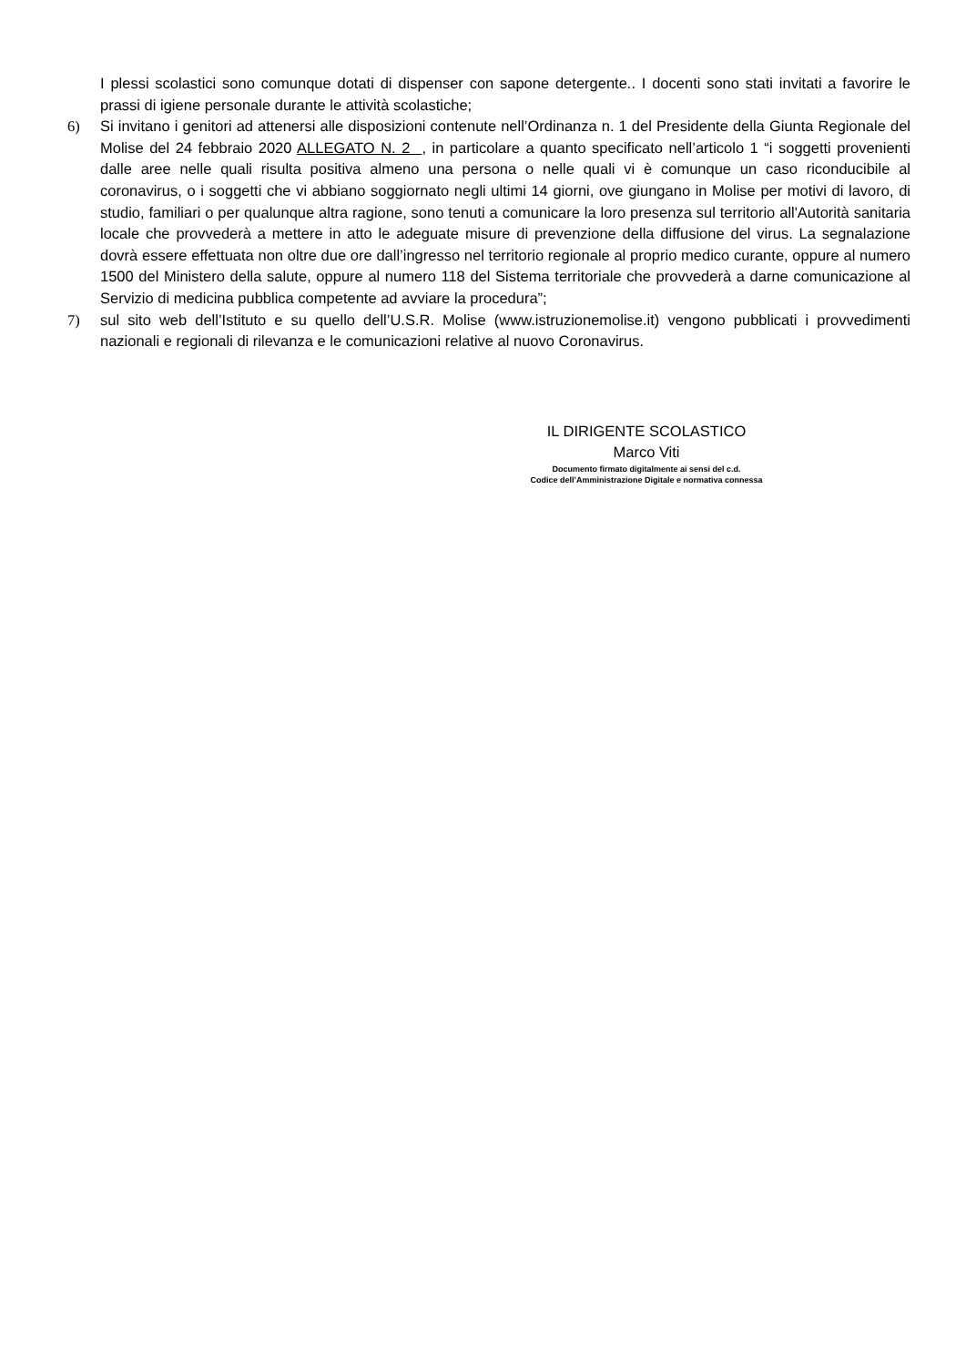I plessi scolastici sono comunque dotati di dispenser con sapone detergente.. I docenti sono stati invitati a favorire le prassi di igiene personale durante le attività scolastiche;
6) Si invitano i genitori ad attenersi alle disposizioni contenute nell’Ordinanza n. 1 del Presidente della Giunta Regionale del Molise del 24 febbraio 2020 ALLEGATO N. 2 , in particolare a quanto specificato nell’articolo 1 “i soggetti provenienti dalle aree nelle quali risulta positiva almeno una persona o nelle quali vi è comunque un caso riconducibile al coronavirus, o i soggetti che vi abbiano soggiornato negli ultimi 14 giorni, ove giungano in Molise per motivi di lavoro, di studio, familiari o per qualunque altra ragione, sono tenuti a comunicare la loro presenza sul territorio all'Autorità sanitaria locale che provvederà a mettere in atto le adeguate misure di prevenzione della diffusione del virus. La segnalazione dovrà essere effettuata non oltre due ore dall’ingresso nel territorio regionale al proprio medico curante, oppure al numero 1500 del Ministero della salute, oppure al numero 118 del Sistema territoriale che provvederà a darne comunicazione al Servizio di medicina pubblica competente ad avviare la procedura”;
7) sul sito web dell’Istituto e su quello dell’U.S.R. Molise (www.istruzionemolise.it) vengono pubblicati i provvedimenti nazionali e regionali di rilevanza e le comunicazioni relative al nuovo Coronavirus.
IL DIRIGENTE SCOLASTICO
Marco Viti
Documento firmato digitalmente ai sensi del c.d.
Codice dell’Amministrazione Digitale e normativa connessa